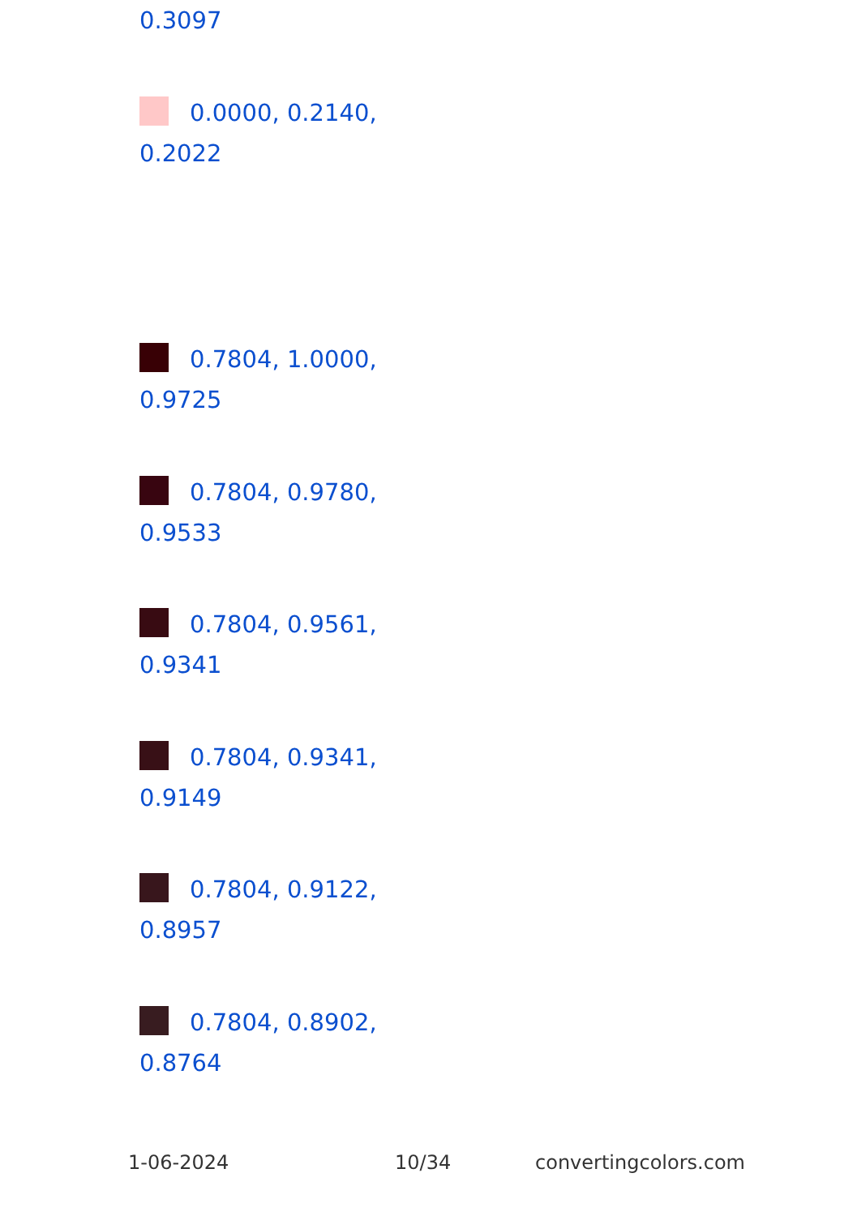0.3097
0.0000, 0.2140, 0.2022
0.7804, 1.0000, 0.9725
0.7804, 0.9780, 0.9533
0.7804, 0.9561, 0.9341
0.7804, 0.9341, 0.9149
0.7804, 0.9122, 0.8957
0.7804, 0.8902, 0.8764
1-06-2024 10/34 convertingcolors.com